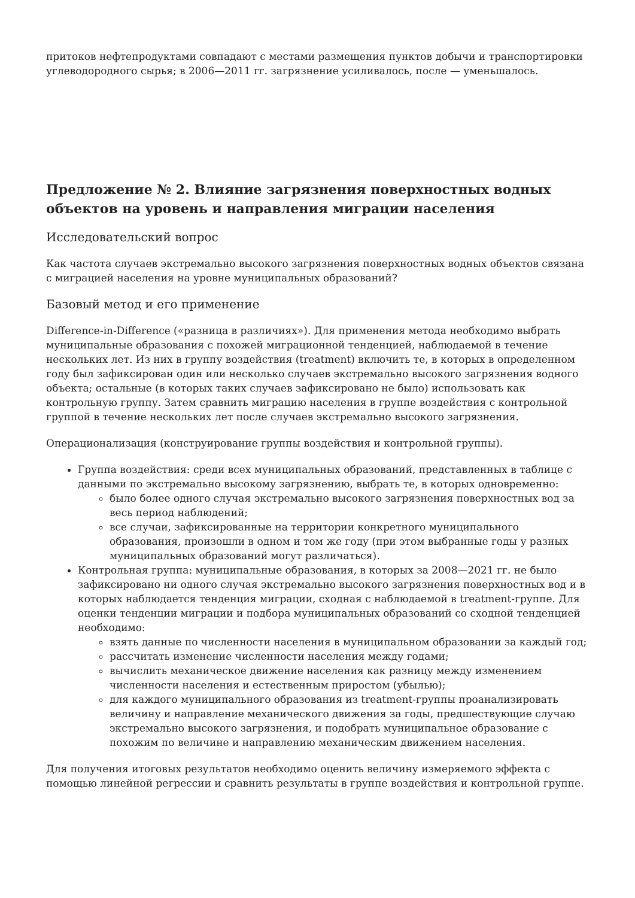притоков нефтепродуктами совпадают с местами размещения пунктов добычи и транспортировки углеводородного сырья; в 2006—2011 гг. загрязнение усиливалось, после — уменьшалось.
Предложение № 2. Влияние загрязнения поверхностных водных объектов на уровень и направления миграции населения
Исследовательский вопрос
Как частота случаев экстремально высокого загрязнения поверхностных водных объектов связана с миграцией населения на уровне муниципальных образований?
Базовый метод и его применение
Difference-in-Difference («разница в различиях»). Для применения метода необходимо выбрать муниципальные образования с похожей миграционной тенденцией, наблюдаемой в течение нескольких лет. Из них в группу воздействия (treatment) включить те, в которых в определенном году был зафиксирован один или несколько случаев экстремально высокого загрязнения водного объекта; остальные (в которых таких случаев зафиксировано не было) использовать как контрольную группу. Затем сравнить миграцию населения в группе воздействия с контрольной группой в течение нескольких лет после случаев экстремально высокого загрязнения.
Операционализация (конструирование группы воздействия и контрольной группы).
Группа воздействия: среди всех муниципальных образований, представленных в таблице с данными по экстремально высокому загрязнению, выбрать те, в которых одновременно:
было более одного случая экстремально высокого загрязнения поверхностных вод за весь период наблюдений;
все случаи, зафиксированные на территории конкретного муниципального образования, произошли в одном и том же году (при этом выбранные годы у разных муниципальных образований могут различаться).
Контрольная группа: муниципальные образования, в которых за 2008—2021 гг. не было зафиксировано ни одного случая экстремально высокого загрязнения поверхностных вод и в которых наблюдается тенденция миграции, сходная с наблюдаемой в treatment-группе. Для оценки тенденции миграции и подбора муниципальных образований со сходной тенденцией необходимо:
взять данные по численности населения в муниципальном образовании за каждый год;
рассчитать изменение численности населения между годами;
вычислить механическое движение населения как разницу между изменением численности населения и естественным приростом (убылью);
для каждого муниципального образования из treatment-группы проанализировать величину и направление механического движения за годы, предшествующие случаю экстремально высокого загрязнения, и подобрать муниципальное образование с похожим по величине и направлению механическим движением населения.
Для получения итоговых результатов необходимо оценить величину измеряемого эффекта с помощью линейной регрессии и сравнить результаты в группе воздействия и контрольной группе.